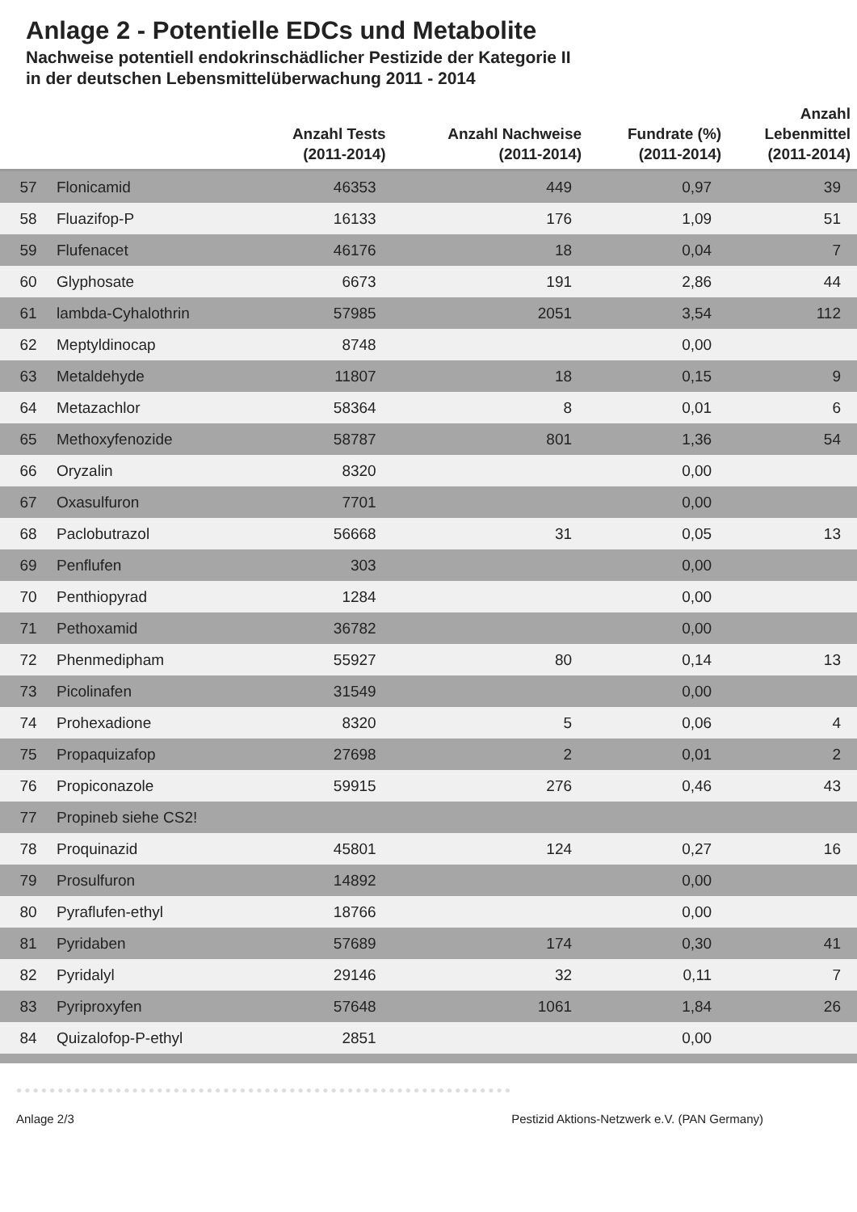Anlage 2 - Potentielle EDCs und Metabolite
Nachweise potentiell endokrinschädlicher Pestizide der Kategorie II
in der deutschen Lebensmittelüberwachung 2011 - 2014
| | | Anzahl Tests (2011-2014) | Anzahl Nachweise (2011-2014) | Fundrate (%) (2011-2014) | Anzahl Lebenmittel (2011-2014) |
| --- | --- | --- | --- | --- | --- |
| 57 | Flonicamid | 46353 | 449 | 0,97 | 39 |
| 58 | Fluazifop-P | 16133 | 176 | 1,09 | 51 |
| 59 | Flufenacet | 46176 | 18 | 0,04 | 7 |
| 60 | Glyphosate | 6673 | 191 | 2,86 | 44 |
| 61 | lambda-Cyhalothrin | 57985 | 2051 | 3,54 | 112 |
| 62 | Meptyldinocap | 8748 | | 0,00 | |
| 63 | Metaldehyde | 11807 | 18 | 0,15 | 9 |
| 64 | Metazachlor | 58364 | 8 | 0,01 | 6 |
| 65 | Methoxyfenozide | 58787 | 801 | 1,36 | 54 |
| 66 | Oryzalin | 8320 | | 0,00 | |
| 67 | Oxasulfuron | 7701 | | 0,00 | |
| 68 | Paclobutrazol | 56668 | 31 | 0,05 | 13 |
| 69 | Penflufen | 303 | | 0,00 | |
| 70 | Penthiopyrad | 1284 | | 0,00 | |
| 71 | Pethoxamid | 36782 | | 0,00 | |
| 72 | Phenmedipham | 55927 | 80 | 0,14 | 13 |
| 73 | Picolinafen | 31549 | | 0,00 | |
| 74 | Prohexadione | 8320 | 5 | 0,06 | 4 |
| 75 | Propaquizafop | 27698 | 2 | 0,01 | 2 |
| 76 | Propiconazole | 59915 | 276 | 0,46 | 43 |
| 77 | Propineb siehe CS2! | | | | |
| 78 | Proquinazid | 45801 | 124 | 0,27 | 16 |
| 79 | Prosulfuron | 14892 | | 0,00 | |
| 80 | Pyraflufen-ethyl | 18766 | | 0,00 | |
| 81 | Pyridaben | 57689 | 174 | 0,30 | 41 |
| 82 | Pyridalyl | 29146 | 32 | 0,11 | 7 |
| 83 | Pyriproxyfen | 57648 | 1061 | 1,84 | 26 |
| 84 | Quizalofop-P-ethyl | 2851 | | 0,00 | |
●●●●●●●●●●●●●●●●●●●●●●●●●●●●●●●●●●●●●●●●●●●●●●●●●●●●●●●●●●●●
Anlage 2/3 Pestizid Aktions-Netzwerk e.V. (PAN Germany)